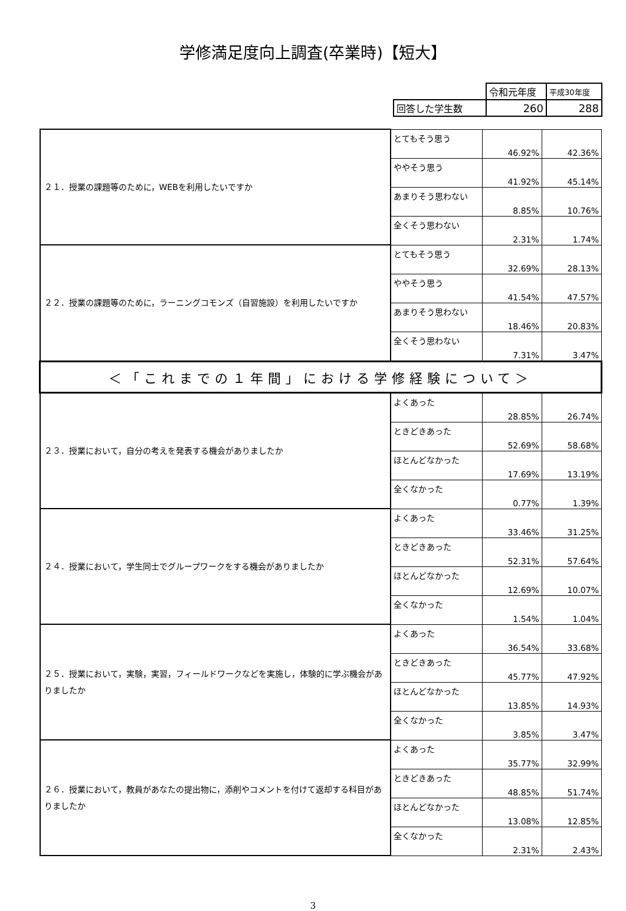学修満足度向上調査(卒業時)【短大】
| | 令和元年度 | 平成30年度 |
| 回答した学生数 | 260 | 288 |
| ２１．授業の課題等のために，WEBを利用したいですか | とてもそう思う | 46.92% | 42.36% |
| | ややそう思う | 41.92% | 45.14% |
| | あまりそう思わない | 8.85% | 10.76% |
| | 全くそう思わない | 2.31% | 1.74% |
| ２２．授業の課題等のために，ラーニングコモンズ（自習施設）を利用したいですか | とてもそう思う | 32.69% | 28.13% |
| | ややそう思う | 41.54% | 47.57% |
| | あまりそう思わない | 18.46% | 20.83% |
| | 全くそう思わない | 7.31% | 3.47% |
| ＜「これまでの１年間」における学修経験について＞ | | | |
| ２３．授業において，自分の考えを発表する機会がありましたか | よくあった | 28.85% | 26.74% |
| | ときどきあった | 52.69% | 58.68% |
| | ほとんどなかった | 17.69% | 13.19% |
| | 全くなかった | 0.77% | 1.39% |
| ２４．授業において，学生同士でグループワークをする機会がありましたか | よくあった | 33.46% | 31.25% |
| | ときどきあった | 52.31% | 57.64% |
| | ほとんどなかった | 12.69% | 10.07% |
| | 全くなかった | 1.54% | 1.04% |
| ２５．授業において，実験，実習，フィールドワークなどを実施し，体験的に学ぶ機会がありましたか | よくあった | 36.54% | 33.68% |
| | ときどきあった | 45.77% | 47.92% |
| | ほとんどなかった | 13.85% | 14.93% |
| | 全くなかった | 3.85% | 3.47% |
| ２６．授業において，教員があなたの提出物に，添削やコメントを付けて返却する科目がありましたか | よくあった | 35.77% | 32.99% |
| | ときどきあった | 48.85% | 51.74% |
| | ほとんどなかった | 13.08% | 12.85% |
| | 全くなかった | 2.31% | 2.43% |
3